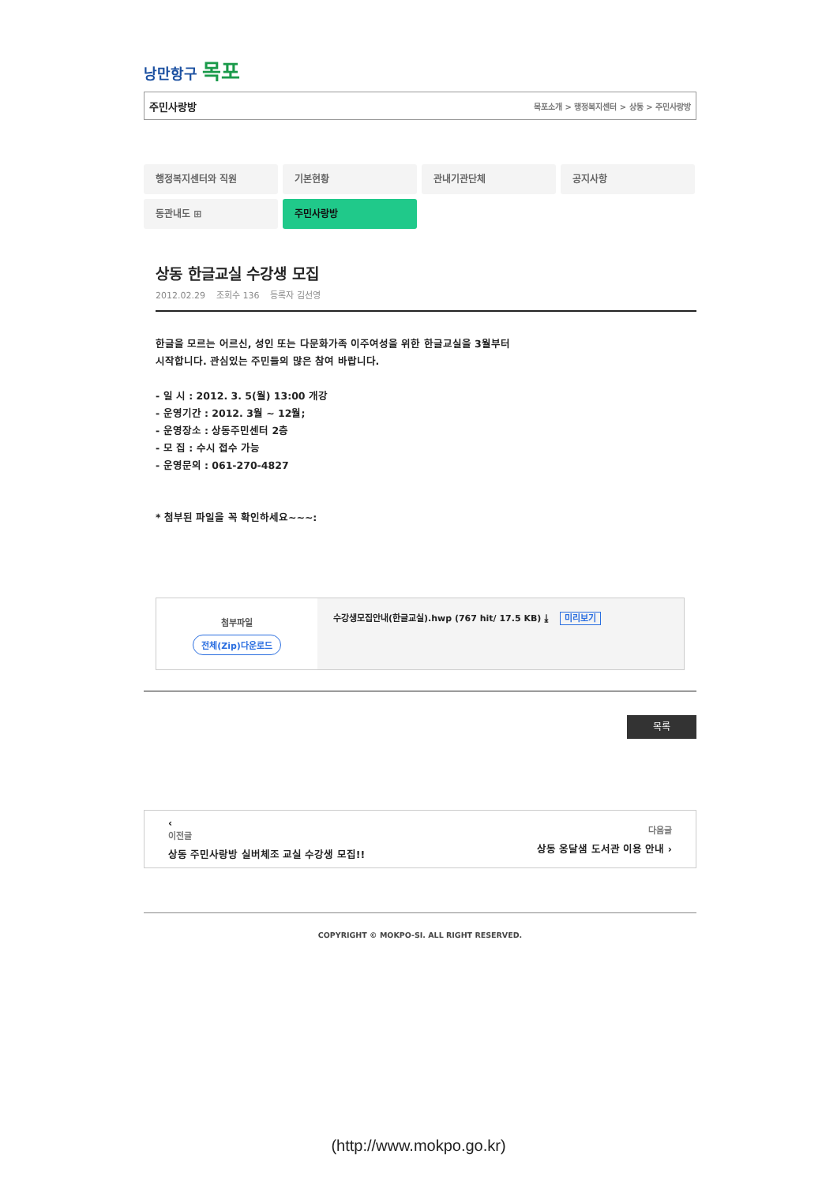낭만항구 목포
주민사랑방 목포소개 > 행정복지센터 > 상동 > 주민사랑방
행정복지센터와 직원
기본현황
관내기관단체
공지사항
동관내도 ⊞
주민사랑방
상동 한글교실 수강생 모집
2012.02.29 조회수 136 등록자 김선영
한글을 모르는 어르신, 성인 또는 다문화가족 이주여성을 위한 한글교실을 3월부터
시작합니다. 관심있는 주민들의 많은 참여 바랍니다.
- 일 시 : 2012. 3. 5(월) 13:00 개강
- 운영기간 : 2012. 3월 ~ 12월;
- 운영장소 : 상동주민센터 2층
- 모 집 : 수시 접수 가능
- 운영문의 : 061-270-4827
* 첨부된 파일을 꼭 확인하세요~~~:
첨부파일
전체(Zip)다운로드
수강생모집안내(한글교실).hwp (767 hit/ 17.5 KB) ⤓ 미리보기
목록
‹
이전글
상동 주민사랑방 실버체조 교실 수강생 모집!!
다음글
상동 옹달샘 도서관 이용 안내 ›
COPYRIGHT © MOKPO-SI. ALL RIGHT RESERVED.
(http://www.mokpo.go.kr)